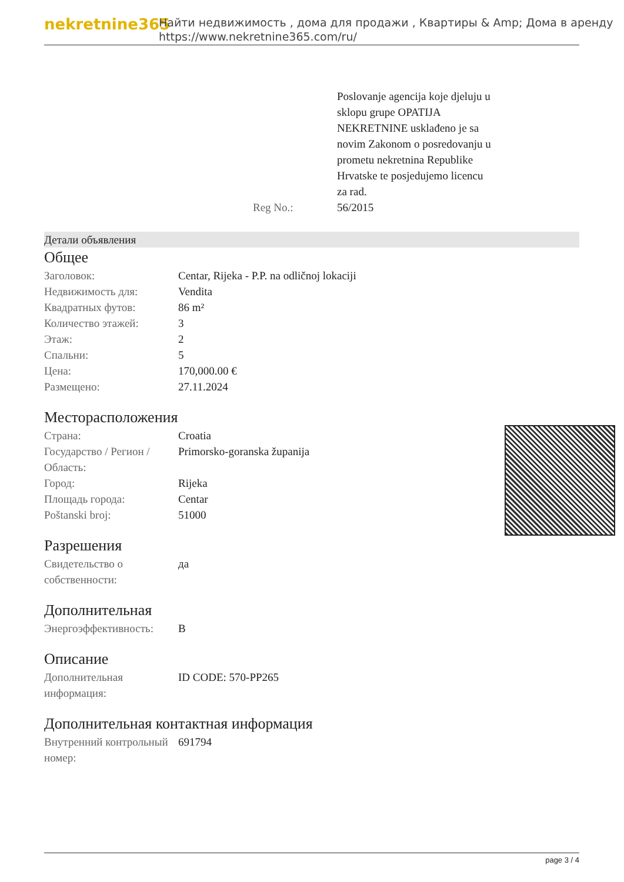nekretnine365
Найти недвижимость , дома для продажи , Квартиры & Amp; Дома в аренду
https://www.nekretnine365.com/ru/
| | Poslovanje agencija koje djeluju u sklopu grupe OPATIJA NEKRETNINE usklađeno je sa novim Zakonom o posredovanju u prometu nekretnina Republike Hrvatske te posjedujemo licencu za rad. |
| Reg No.: | 56/2015 |
Детали объявления
Общее
| Заголовок: | Centar, Rijeka - P.P. na odličnoj lokaciji |
| Недвижимость для: | Vendita |
| Квадратных футов: | 86 m² |
| Количество этажей: | 3 |
| Этаж: | 2 |
| Спальни: | 5 |
| Цена: | 170,000.00 € |
| Размещено: | 27.11.2024 |
Месторасположения
| Страна: | Croatia |
| Государство / Регион / Область: | Primorsko-goranska županija |
| Город: | Rijeka |
| Площадь города: | Centar |
| Poštanski broj: | 51000 |
Разрешения
| Свидетельство о собственности: | да |
Дополнительная
| Энергоэффективность: | B |
Описание
| Дополнительная информация: | ID CODE: 570-PP265 |
Дополнительная контактная информация
| Внутренний контрольный номер: | 691794 |
page 3 / 4